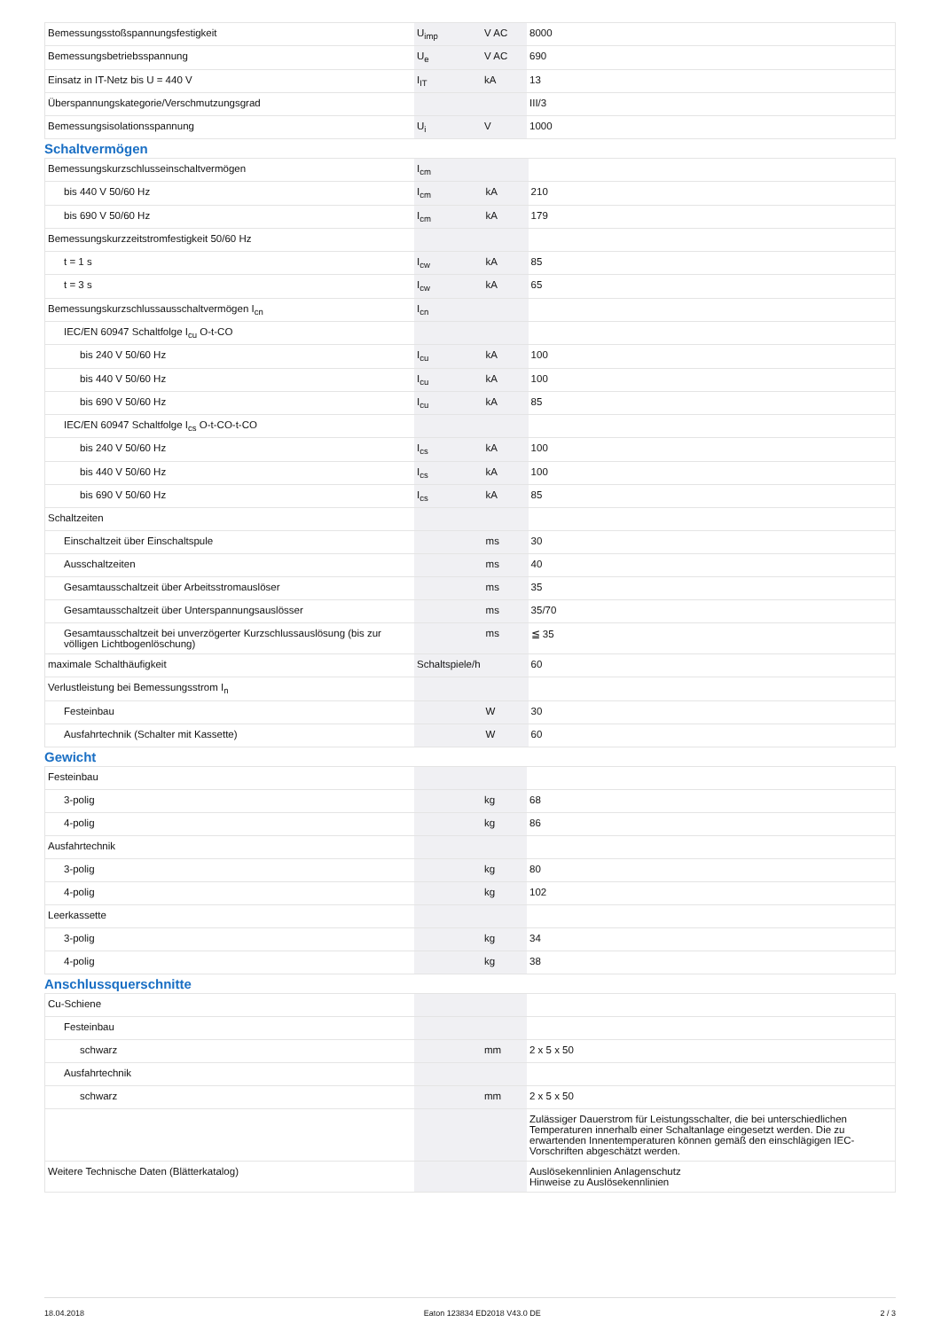| Bemessungsstoßspannungsfestigkeit | U<sub>imp</sub> | V AC | 8000 |
| Bemessungsbetriebsspannung | U<sub>e</sub> | V AC | 690 |
| Einsatz in IT-Netz bis U = 440 V | I<sub>IT</sub> | kA | 13 |
| Überspannungskategorie/Verschmutzungsgrad | | | III/3 |
| Bemessungsisolationsspannung | U<sub>i</sub> | V | 1000 |
Schaltvermögen
| Bemessungskurzschlusseinschaltvermögen | I<sub>cm</sub> | | |
| bis 440 V 50/60 Hz | I<sub>cm</sub> | kA | 210 |
| bis 690 V 50/60 Hz | I<sub>cm</sub> | kA | 179 |
| Bemessungskurzzeitstromfestigkeit 50/60 Hz | | | |
| t = 1 s | I<sub>cw</sub> | kA | 85 |
| t = 3 s | I<sub>cw</sub> | kA | 65 |
| Bemessungskurzschlussausschaltvermögen I<sub>cn</sub> | I<sub>cn</sub> | | |
| IEC/EN 60947 Schaltfolge I<sub>cu</sub> O-t-CO | | | |
| bis 240 V 50/60 Hz | I<sub>cu</sub> | kA | 100 |
| bis 440 V 50/60 Hz | I<sub>cu</sub> | kA | 100 |
| bis 690 V 50/60 Hz | I<sub>cu</sub> | kA | 85 |
| IEC/EN 60947 Schaltfolge I<sub>cs</sub> O-t-CO-t-CO | | | |
| bis 240 V 50/60 Hz | I<sub>cs</sub> | kA | 100 |
| bis 440 V 50/60 Hz | I<sub>cs</sub> | kA | 100 |
| bis 690 V 50/60 Hz | I<sub>cs</sub> | kA | 85 |
| Schaltzeiten | | | |
| Einschaltzeit über Einschaltspule | | ms | 30 |
| Ausschaltzeiten | | ms | 40 |
| Gesamtausschaltzeit über Arbeitsstromauslöser | | ms | 35 |
| Gesamtausschaltzeit über Unterspannungsauslösser | | ms | 35/70 |
| Gesamtausschaltzeit bei unverzögerter Kurzschlussauslösung (bis zur völligen Lichtbogenlöschung) | | ms | ≦ 35 |
| maximale Schalthäufigkeit | Schaltspiele/h | | 60 |
| Verlustleistung bei Bemessungsstrom I<sub>n</sub> | | | |
| Festeinbau | | W | 30 |
| Ausfahrtechnik (Schalter mit Kassette) | | W | 60 |
Gewicht
| Festeinbau | | | |
| 3-polig | | kg | 68 |
| 4-polig | | kg | 86 |
| Ausfahrtechnik | | | |
| 3-polig | | kg | 80 |
| 4-polig | | kg | 102 |
| Leerkassette | | | |
| 3-polig | | kg | 34 |
| 4-polig | | kg | 38 |
Anschlussquerschnitte
| Cu-Schiene | | | |
| Festeinbau | | | |
| schwarz | | mm | 2 x 5 x 50 |
| Ausfahrtechnik | | | |
| schwarz | | mm | 2 x 5 x 50 |
| | | | Zulässiger Dauerstrom für Leistungsschalter, die bei unterschiedlichen Temperaturen innerhalb einer Schaltanlage eingesetzt werden. Die zu erwartenden Innentemperaturen können gemäß den einschlägigen IEC-Vorschriften abgeschätzt werden. |
| Weitere Technische Daten (Blätterkatalog) | | | Auslösekennlinien Anlagenschutz Hinweise zu Auslösekennlinien |
18.04.2018 Eaton 123834 ED2018 V43.0 DE 2 / 3